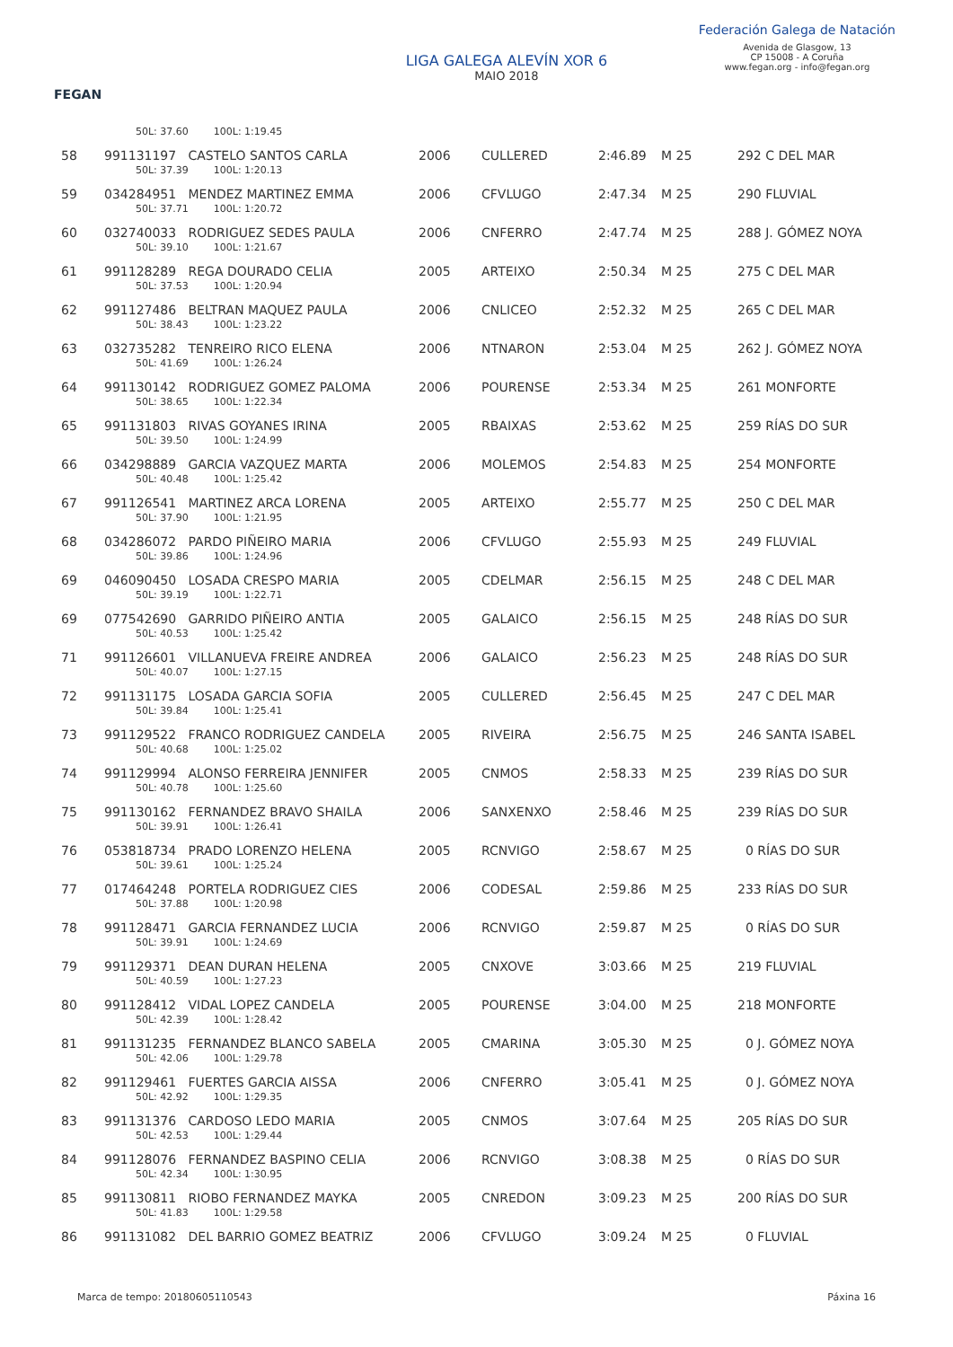FEGAN
LIGA GALEGA ALEVÍN XOR 6
MAIO 2018
Federación Galega de Natación
Avenida de Glasgow, 13
CP 15008 - A Coruña
www.fegan.org - info@fegan.org
| | 50L: 37.60 100L: 1:19.45 | | | | | |
| 58 | 991131197 CASTELO SANTOS CARLA | 2006 | CULLERED | 2:46.89 | M 25 | 292 C DEL MAR |
| | 50L: 37.39 100L: 1:20.13 | | | | | |
| 59 | 034284951 MENDEZ MARTINEZ EMMA | 2006 | CFVLUGO | 2:47.34 | M 25 | 290 FLUVIAL |
| | 50L: 37.71 100L: 1:20.72 | | | | | |
| 60 | 032740033 RODRIGUEZ SEDES PAULA | 2006 | CNFERRO | 2:47.74 | M 25 | 288 J. GÓMEZ NOYA |
| | 50L: 39.10 100L: 1:21.67 | | | | | |
| 61 | 991128289 REGA DOURADO CELIA | 2005 | ARTEIXO | 2:50.34 | M 25 | 275 C DEL MAR |
| | 50L: 37.53 100L: 1:20.94 | | | | | |
| 62 | 991127486 BELTRAN MAQUEZ PAULA | 2006 | CNLICEO | 2:52.32 | M 25 | 265 C DEL MAR |
| | 50L: 38.43 100L: 1:23.22 | | | | | |
| 63 | 032735282 TENREIRO RICO ELENA | 2006 | NTNARON | 2:53.04 | M 25 | 262 J. GÓMEZ NOYA |
| | 50L: 41.69 100L: 1:26.24 | | | | | |
| 64 | 991130142 RODRIGUEZ GOMEZ PALOMA | 2006 | POURENSE | 2:53.34 | M 25 | 261 MONFORTE |
| | 50L: 38.65 100L: 1:22.34 | | | | | |
| 65 | 991131803 RIVAS GOYANES IRINA | 2005 | RBAIXAS | 2:53.62 | M 25 | 259 RÍAS DO SUR |
| | 50L: 39.50 100L: 1:24.99 | | | | | |
| 66 | 034298889 GARCIA VAZQUEZ MARTA | 2006 | MOLEMOS | 2:54.83 | M 25 | 254 MONFORTE |
| | 50L: 40.48 100L: 1:25.42 | | | | | |
| 67 | 991126541 MARTINEZ ARCA LORENA | 2005 | ARTEIXO | 2:55.77 | M 25 | 250 C DEL MAR |
| | 50L: 37.90 100L: 1:21.95 | | | | | |
| 68 | 034286072 PARDO PIÑEIRO MARIA | 2006 | CFVLUGO | 2:55.93 | M 25 | 249 FLUVIAL |
| | 50L: 39.86 100L: 1:24.96 | | | | | |
| 69 | 046090450 LOSADA CRESPO MARIA | 2005 | CDELMAR | 2:56.15 | M 25 | 248 C DEL MAR |
| | 50L: 39.19 100L: 1:22.71 | | | | | |
| 69 | 077542690 GARRIDO PIÑEIRO ANTIA | 2005 | GALAICO | 2:56.15 | M 25 | 248 RÍAS DO SUR |
| | 50L: 40.53 100L: 1:25.42 | | | | | |
| 71 | 991126601 VILLANUEVA FREIRE ANDREA | 2006 | GALAICO | 2:56.23 | M 25 | 248 RÍAS DO SUR |
| | 50L: 40.07 100L: 1:27.15 | | | | | |
| 72 | 991131175 LOSADA GARCIA SOFIA | 2005 | CULLERED | 2:56.45 | M 25 | 247 C DEL MAR |
| | 50L: 39.84 100L: 1:25.41 | | | | | |
| 73 | 991129522 FRANCO RODRIGUEZ CANDELA | 2005 | RIVEIRA | 2:56.75 | M 25 | 246 SANTA ISABEL |
| | 50L: 40.68 100L: 1:25.02 | | | | | |
| 74 | 991129994 ALONSO FERREIRA JENNIFER | 2005 | CNMOS | 2:58.33 | M 25 | 239 RÍAS DO SUR |
| | 50L: 40.78 100L: 1:25.60 | | | | | |
| 75 | 991130162 FERNANDEZ BRAVO SHAILA | 2006 | SANXENXO | 2:58.46 | M 25 | 239 RÍAS DO SUR |
| | 50L: 39.91 100L: 1:26.41 | | | | | |
| 76 | 053818734 PRADO LORENZO HELENA | 2005 | RCNVIGO | 2:58.67 | M 25 | 0 RÍAS DO SUR |
| | 50L: 39.61 100L: 1:25.24 | | | | | |
| 77 | 017464248 PORTELA RODRIGUEZ CIES | 2006 | CODESAL | 2:59.86 | M 25 | 233 RÍAS DO SUR |
| | 50L: 37.88 100L: 1:20.98 | | | | | |
| 78 | 991128471 GARCIA FERNANDEZ LUCIA | 2006 | RCNVIGO | 2:59.87 | M 25 | 0 RÍAS DO SUR |
| | 50L: 39.91 100L: 1:24.69 | | | | | |
| 79 | 991129371 DEAN DURAN HELENA | 2005 | CNXOVE | 3:03.66 | M 25 | 219 FLUVIAL |
| | 50L: 40.59 100L: 1:27.23 | | | | | |
| 80 | 991128412 VIDAL LOPEZ CANDELA | 2005 | POURENSE | 3:04.00 | M 25 | 218 MONFORTE |
| | 50L: 42.39 100L: 1:28.42 | | | | | |
| 81 | 991131235 FERNANDEZ BLANCO SABELA | 2005 | CMARINA | 3:05.30 | M 25 | 0 J. GÓMEZ NOYA |
| | 50L: 42.06 100L: 1:29.78 | | | | | |
| 82 | 991129461 FUERTES GARCIA AISSA | 2006 | CNFERRO | 3:05.41 | M 25 | 0 J. GÓMEZ NOYA |
| | 50L: 42.92 100L: 1:29.35 | | | | | |
| 83 | 991131376 CARDOSO LEDO MARIA | 2005 | CNMOS | 3:07.64 | M 25 | 205 RÍAS DO SUR |
| | 50L: 42.53 100L: 1:29.44 | | | | | |
| 84 | 991128076 FERNANDEZ BASPINO CELIA | 2006 | RCNVIGO | 3:08.38 | M 25 | 0 RÍAS DO SUR |
| | 50L: 42.34 100L: 1:30.95 | | | | | |
| 85 | 991130811 RIOBO FERNANDEZ MAYKA | 2005 | CNREDON | 3:09.23 | M 25 | 200 RÍAS DO SUR |
| | 50L: 41.83 100L: 1:29.58 | | | | | |
| 86 | 991131082 DEL BARRIO GOMEZ BEATRIZ | 2006 | CFVLUGO | 3:09.24 | M 25 | 0 FLUVIAL |
Marca de tempo: 20180605110543 Páxina 16